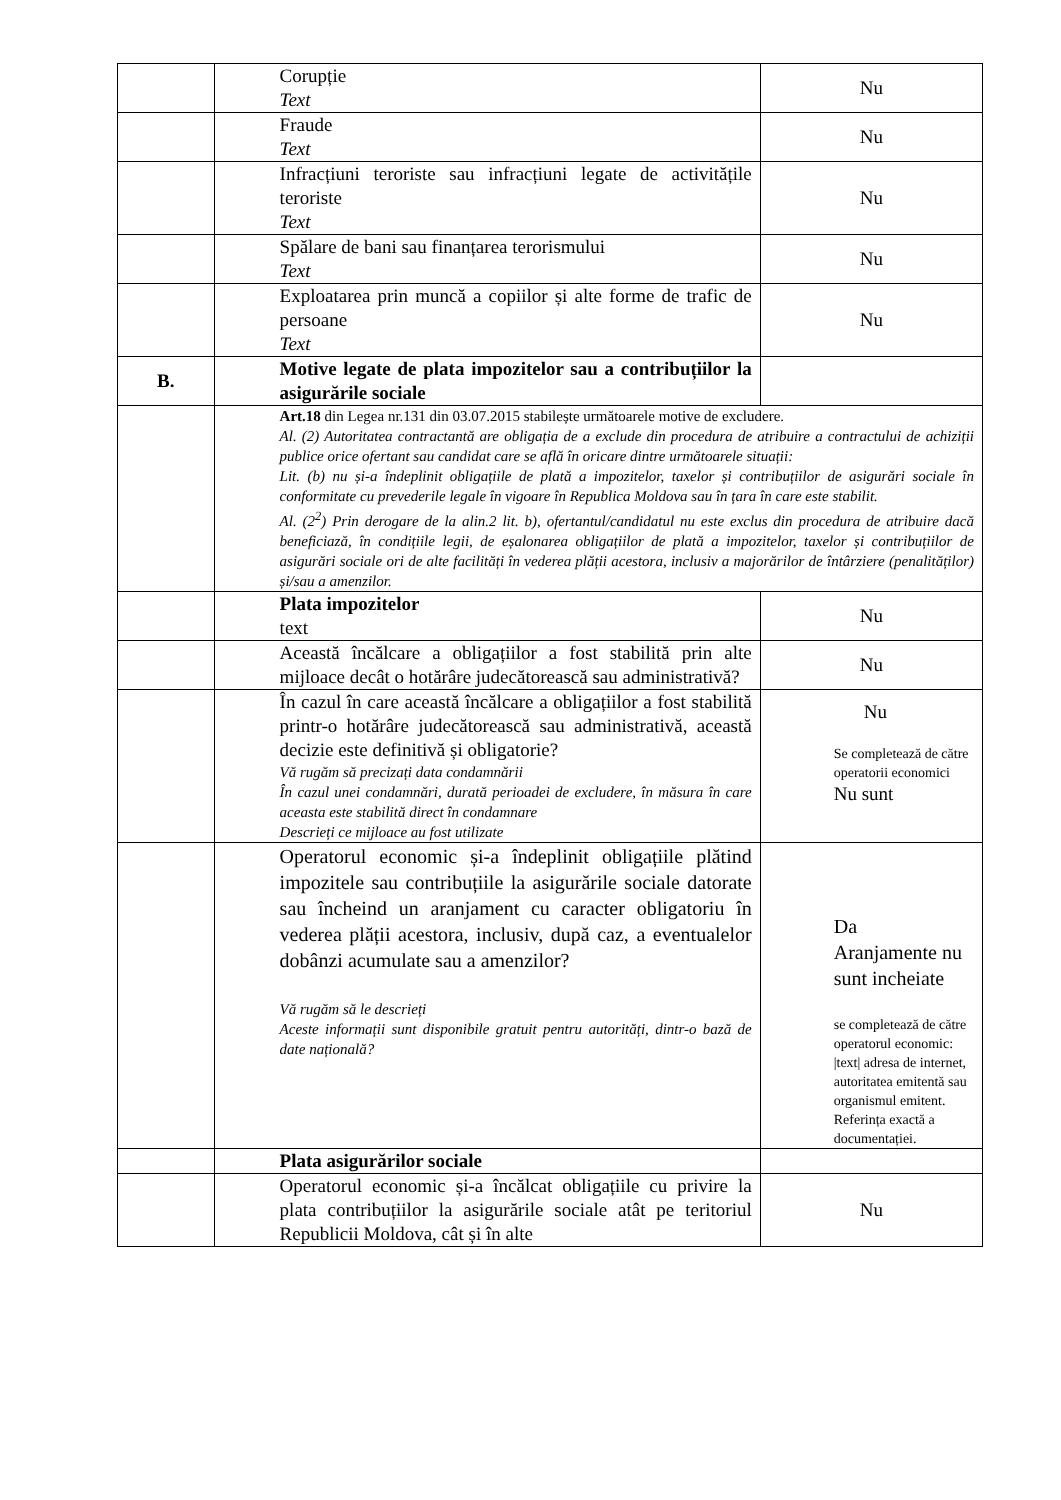| | Corupție Text | Nu |
| | Fraude Text | Nu |
| | Infracțiuni teroriste sau infracțiuni legate de activitățile teroriste Text | Nu |
| | Spălare de bani sau finanțarea terorismului Text | Nu |
| | Exploatarea prin muncă a copiilor și alte forme de trafic de persoane Text | Nu |
| B. | Motive legate de plata impozitelor sau a contribuțiilor la asigurările sociale | |
| | Art.18 din Legea nr.131 din 03.07.2015 stabilește următoarele motive de excludere. Al. (2) Autoritatea contractantă are obligația de a exclude din procedura de atribuire a contractului de achiziții publice orice ofertant sau candidat care se află în oricare dintre următoarele situații: Lit. (b) nu și-a îndeplinit obligațiile de plată a impozitelor, taxelor și contribuțiilor de asigurări sociale în conformitate cu prevederile legale în vigoare în Republica Moldova sau în țara în care este stabilit. Al. (2<sup>2</sup>) Prin derogare de la alin.2 lit. b), ofertantul/candidatul nu este exclus din procedura de atribuire dacă beneficiază, în condițiile legii, de eșalonarea obligațiilor de plată a impozitelor, taxelor și contribuțiilor de asigurări sociale ori de alte facilități în vederea plății acestora, inclusiv a majorărilor de întârziere (penalităților) și/sau a amenzilor. | |
| | Plata impozitelor text | Nu |
| | Această încălcare a obligațiilor a fost stabilită prin alte mijloace decât o hotărâre judecătorească sau administrativă? | Nu |
| | În cazul în care această încălcare a obligațiilor a fost stabilită printr-o hotărâre judecătorească sau administrativă, această decizie este definitivă și obligatorie? Vă rugăm să precizați data condamnării În cazul unei condamnări, durată perioadei de excludere, în măsura în care aceasta este stabilită direct în condamnare Descrieți ce mijloace au fost utilizate | Nu Se completează de către operatorii economici Nu sunt |
| | Operatorul economic și-a îndeplinit obligațiile plătind impozitele sau contribuțiile la asigurările sociale datorate sau încheind un aranjament cu caracter obligatoriu în vederea plății acestora, inclusiv, după caz, a eventualelor dobânzi acumulate sau a amenzilor? Vă rugăm să le descrieți Aceste informații sunt disponibile gratuit pentru autorități, dintr-o bază de date națională? | Da Aranjamente nu sunt incheiate se completează de către operatorul economic: /text/ adresa de internet, autoritatea emitentă sau organismul emitent. Referința exactă a documentației. |
| | Plata asigurărilor sociale | |
| | Operatorul economic și-a încălcat obligațiile cu privire la plata contribuțiilor la asigurările sociale atât pe teritoriul Republicii Moldova, cât și în alte | Nu |